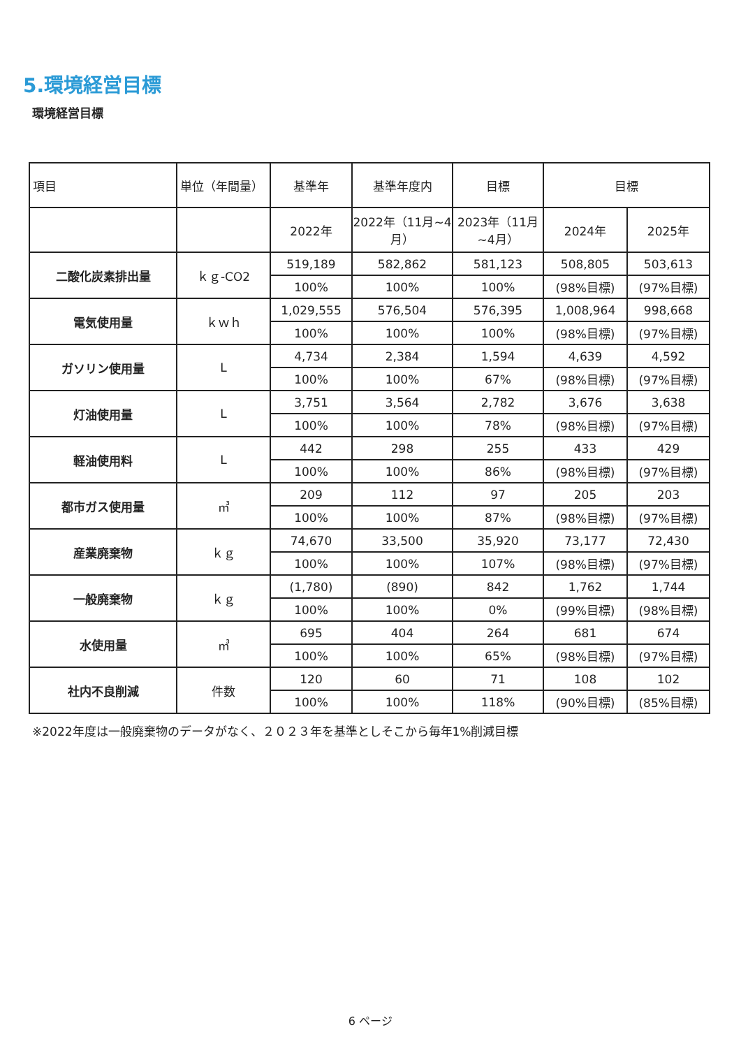5.環境経営目標
環境経営目標
| 項目 | 単位（年間量） | 基準年 | 基準年度内 | 目標 | 目標 | |
| --- | --- | --- | --- | --- | --- | --- |
| | | 2022年 | 2022年（11月~4月） | 2023年（11月~4月） | 2024年 | 2025年 |
| 二酸化炭素排出量 | ｋｇ-CO2 | 519,189 | 582,862 | 581,123 | 508,805 | 503,613 |
| | | 100% | 100% | 100% | (98%目標) | (97%目標) |
| 電気使用量 | ｋｗｈ | 1,029,555 | 576,504 | 576,395 | 1,008,964 | 998,668 |
| | | 100% | 100% | 100% | (98%目標) | (97%目標) |
| ガソリン使用量 | L | 4,734 | 2,384 | 1,594 | 4,639 | 4,592 |
| | | 100% | 100% | 67% | (98%目標) | (97%目標) |
| 灯油使用量 | L | 3,751 | 3,564 | 2,782 | 3,676 | 3,638 |
| | | 100% | 100% | 78% | (98%目標) | (97%目標) |
| 軽油使用料 | L | 442 | 298 | 255 | 433 | 429 |
| | | 100% | 100% | 86% | (98%目標) | (97%目標) |
| 都市ガス使用量 | ㎥ | 209 | 112 | 97 | 205 | 203 |
| | | 100% | 100% | 87% | (98%目標) | (97%目標) |
| 産業廃棄物 | ｋｇ | 74,670 | 33,500 | 35,920 | 73,177 | 72,430 |
| | | 100% | 100% | 107% | (98%目標) | (97%目標) |
| 一般廃棄物 | ｋｇ | (1,780) | (890) | 842 | 1,762 | 1,744 |
| | | 100% | 100% | 0% | (99%目標) | (98%目標) |
| 水使用量 | ㎥ | 695 | 404 | 264 | 681 | 674 |
| | | 100% | 100% | 65% | (98%目標) | (97%目標) |
| 社内不良削減 | 件数 | 120 | 60 | 71 | 108 | 102 |
| | | 100% | 100% | 118% | (90%目標) | (85%目標) |
※2022年度は一般廃棄物のデータがなく、２０２３年を基準としそこから毎年1%削減目標
6 ページ